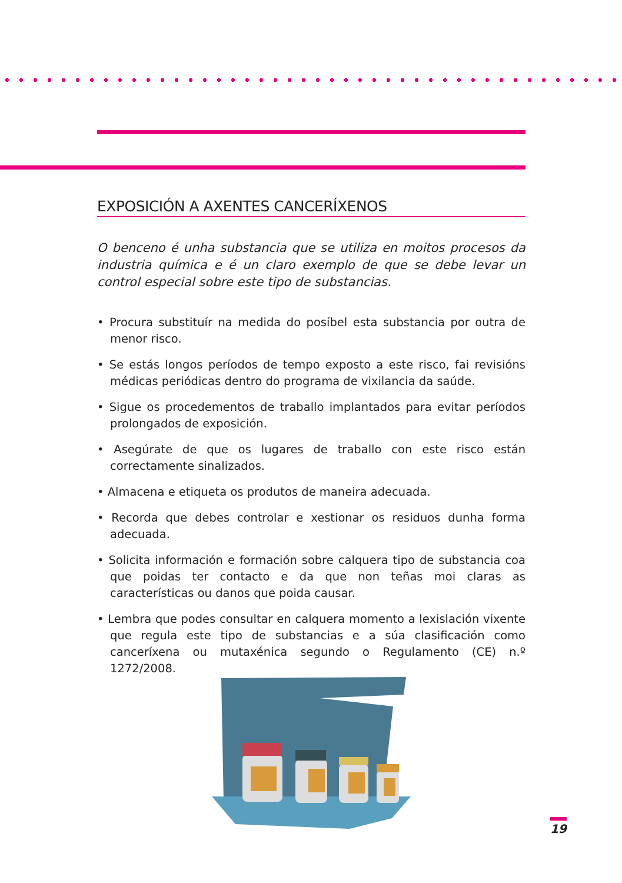EXPOSICIÓN A AXENTES CANCERÍXENOS
O benceno é unha substancia que se utiliza en moitos procesos da industria química e é un claro exemplo de que se debe levar un control especial sobre este tipo de substancias.
• Procura substituír na medida do posíbel esta substancia por outra de menor risco.
• Se estás longos períodos de tempo exposto a este risco, fai revisións médicas periódicas dentro do programa de vixilancia da saúde.
• Sigue os procedementos de traballo implantados para evitar períodos prolongados de exposición.
• Asegúrate de que os lugares de traballo con este risco están correctamente sinalizados.
• Almacena e etiqueta os produtos de maneira adecuada.
• Recorda que debes controlar e xestionar os residuos dunha forma adecuada.
• Solicita información e formación sobre calquera tipo de substancia coa que poidas ter contacto e da que non teñas moi claras as características ou danos que poida causar.
• Lembra que podes consultar en calquera momento a lexislación vixente que regula este tipo de substancias e a súa clasificación como canceríxena ou mutaxénica segundo o Regulamento (CE) n.º 1272/2008.
19